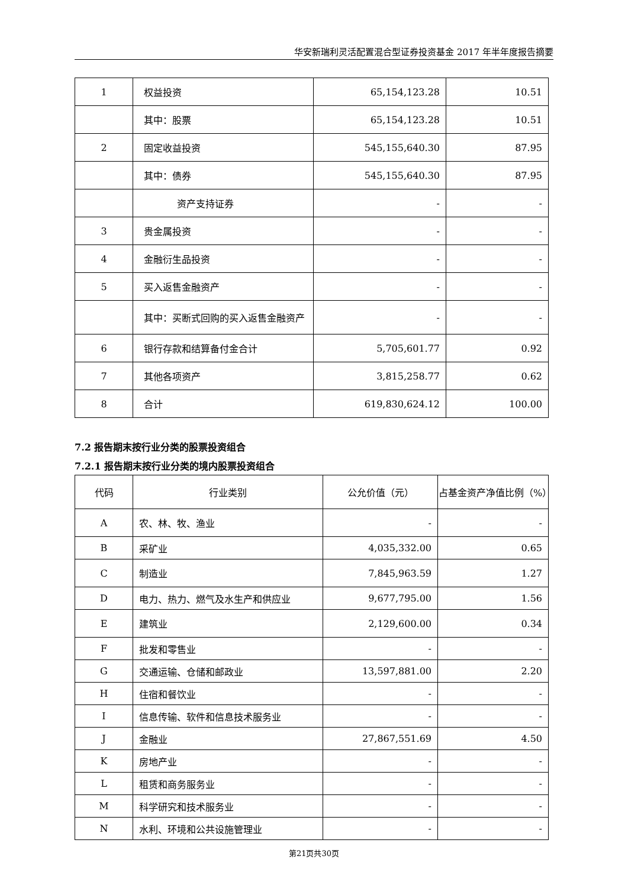华安新瑞利灵活配置混合型证券投资基金 2017 年半年度报告摘要
| 1 | 权益投资 | 65,154,123.28 | 10.51 |
| | 其中：股票 | 65,154,123.28 | 10.51 |
| 2 | 固定收益投资 | 545,155,640.30 | 87.95 |
| | 其中：债券 | 545,155,640.30 | 87.95 |
| | 资产支持证券 | - | - |
| 3 | 贵金属投资 | - | - |
| 4 | 金融衍生品投资 | - | - |
| 5 | 买入返售金融资产 | - | - |
| | 其中：买断式回购的买入返售金融资产 | - | - |
| 6 | 银行存款和结算备付金合计 | 5,705,601.77 | 0.92 |
| 7 | 其他各项资产 | 3,815,258.77 | 0.62 |
| 8 | 合计 | 619,830,624.12 | 100.00 |
7.2 报告期末按行业分类的股票投资组合
7.2.1 报告期末按行业分类的境内股票投资组合
| 代码 | 行业类别 | 公允价值（元） | 占基金资产净值比例（%） |
| A | 农、林、牧、渔业 | - | - |
| B | 采矿业 | 4,035,332.00 | 0.65 |
| C | 制造业 | 7,845,963.59 | 1.27 |
| D | 电力、热力、燃气及水生产和供应业 | 9,677,795.00 | 1.56 |
| E | 建筑业 | 2,129,600.00 | 0.34 |
| F | 批发和零售业 | - | - |
| G | 交通运输、仓储和邮政业 | 13,597,881.00 | 2.20 |
| H | 住宿和餐饮业 | - | - |
| I | 信息传输、软件和信息技术服务业 | - | - |
| J | 金融业 | 27,867,551.69 | 4.50 |
| K | 房地产业 | - | - |
| L | 租赁和商务服务业 | - | - |
| M | 科学研究和技术服务业 | - | - |
| N | 水利、环境和公共设施管理业 | - | - |
第21页共30页